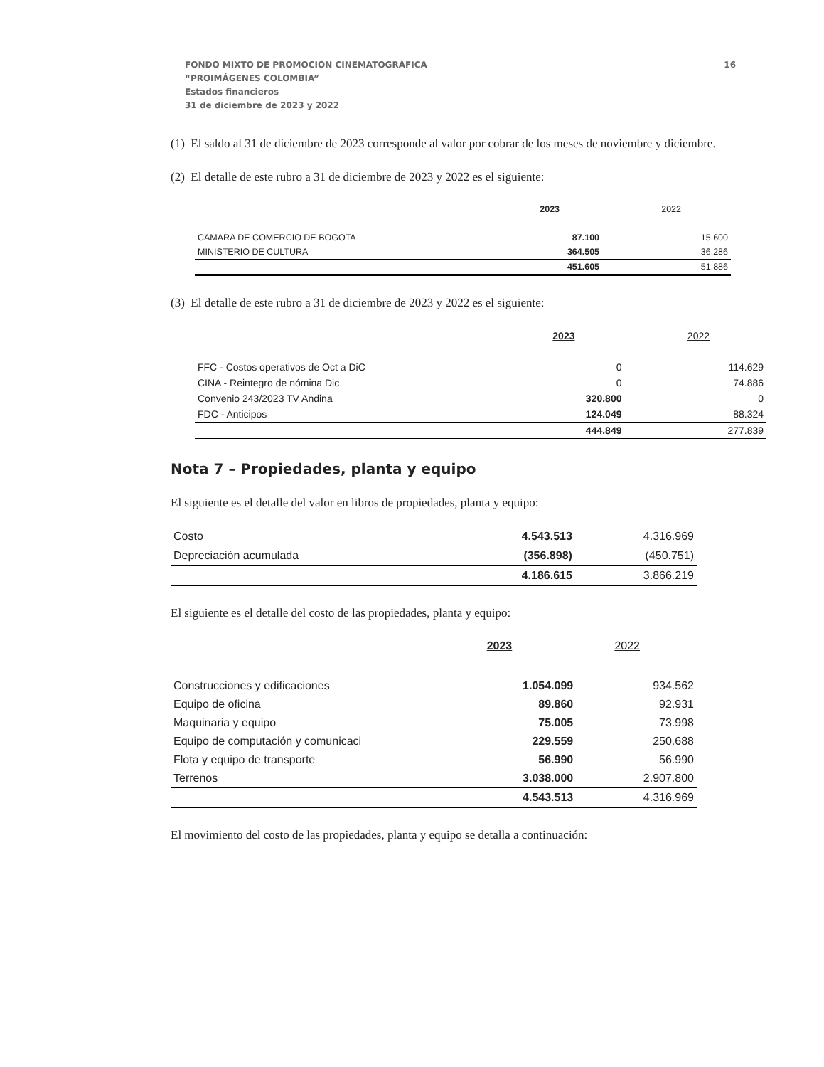16 FONDO MIXTO DE PROMOCIÓN CINEMATOGRÁFICA
“PROIMÁGENES COLOMBIA”
Estados financieros
31 de diciembre de 2023 y 2022
(1) El saldo al 31 de diciembre de 2023 corresponde al valor por cobrar de los meses de noviembre y diciembre.
(2) El detalle de este rubro a 31 de diciembre de 2023 y 2022 es el siguiente:
| | 2023 | 2022 |
| CAMARA DE COMERCIO DE BOGOTA | 87.100 | 15.600 |
| MINISTERIO DE CULTURA | 364.505 | 36.286 |
| | 451.605 | 51.886 |
(3) El detalle de este rubro a 31 de diciembre de 2023 y 2022 es el siguiente:
| | 2023 | 2022 |
| FFC - Costos operativos de Oct a DiC | 0 | 114.629 |
| CINA - Reintegro de nómina Dic | 0 | 74.886 |
| Convenio 243/2023 TV Andina | 320.800 | 0 |
| FDC - Anticipos | 124.049 | 88.324 |
| | 444.849 | 277.839 |
Nota 7 – Propiedades, planta y equipo
El siguiente es el detalle del valor en libros de propiedades, planta y equipo:
| Costo | 4.543.513 | 4.316.969 |
| Depreciación acumulada | (356.898) | (450.751) |
| | 4.186.615 | 3.866.219 |
El siguiente es el detalle del costo de las propiedades, planta y equipo:
| | 2023 | 2022 |
| Construcciones y edificaciones | 1.054.099 | 934.562 |
| Equipo de oficina | 89.860 | 92.931 |
| Maquinaria y equipo | 75.005 | 73.998 |
| Equipo de computación y comunicaci | 229.559 | 250.688 |
| Flota y equipo de transporte | 56.990 | 56.990 |
| Terrenos | 3.038.000 | 2.907.800 |
| | 4.543.513 | 4.316.969 |
El movimiento del costo de las propiedades, planta y equipo se detalla a continuación: